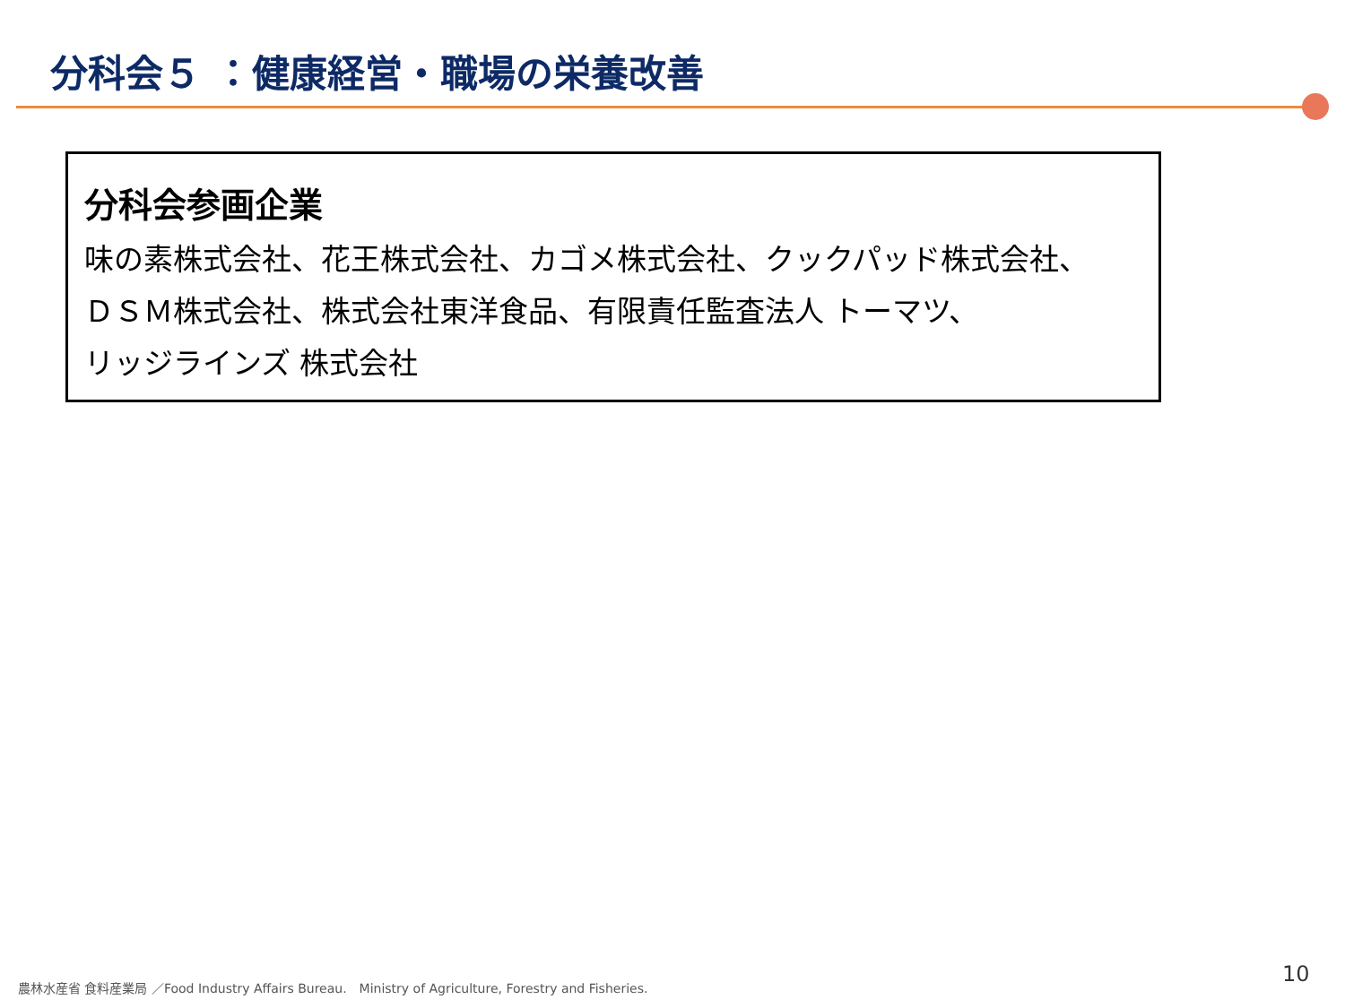分科会５ ：健康経営・職場の栄養改善
分科会参画企業
味の素株式会社、花王株式会社、カゴメ株式会社、クックパッド株式会社、
ＤＳＭ株式会社、株式会社東洋食品、有限責任監査法人 トーマツ、
リッジラインズ 株式会社
農林水産省 食料産業局 ／Food Industry Affairs Bureau.　Ministry of Agriculture, Forestry and Fisheries.
10